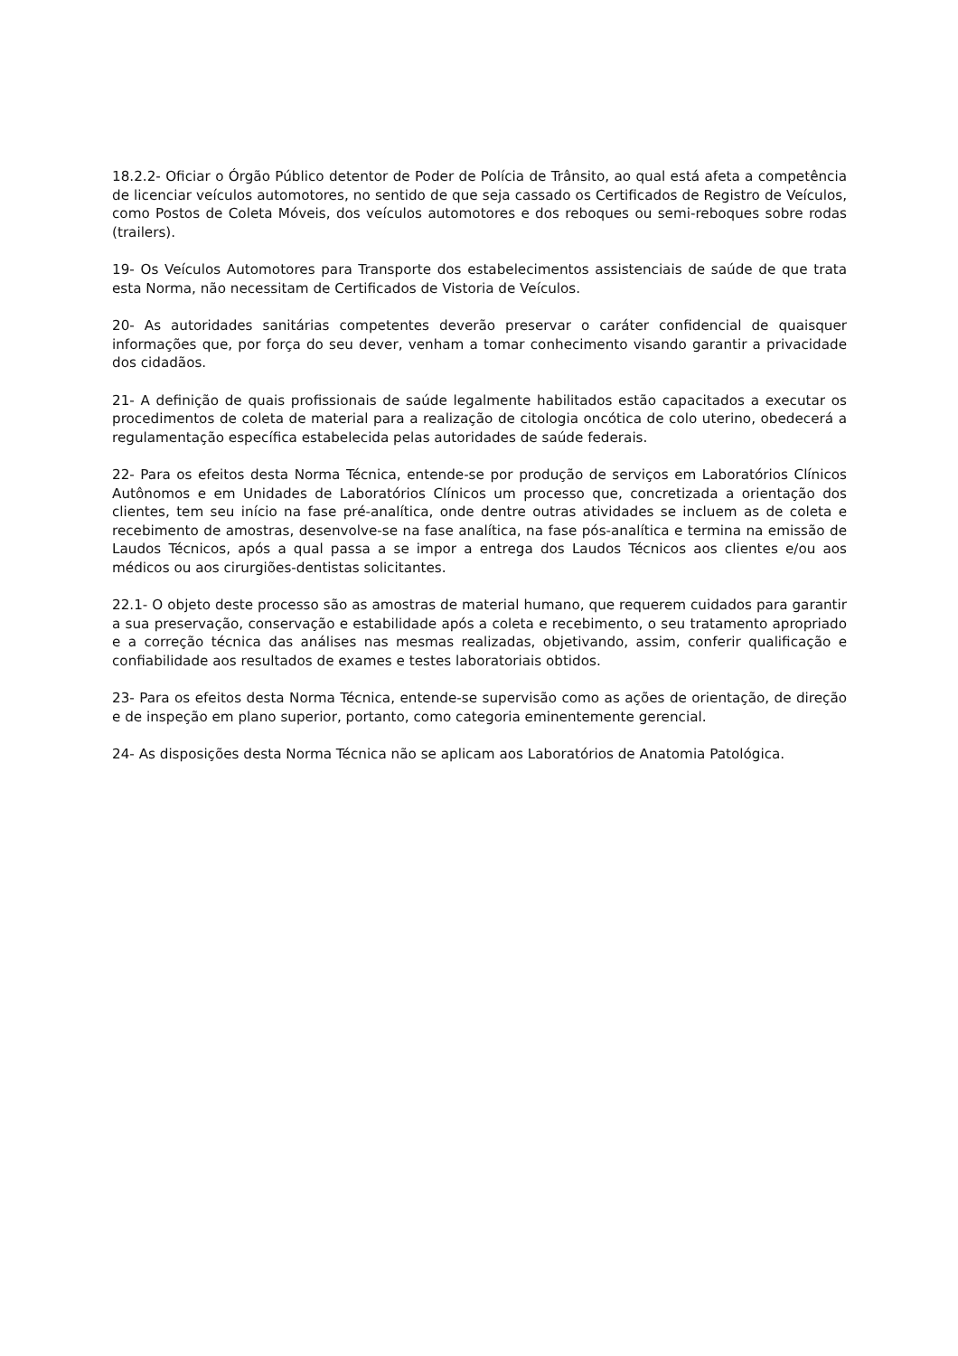18.2.2- Oficiar o Órgão Público detentor de Poder de Polícia de Trânsito, ao qual está afeta a competência de licenciar veículos automotores, no sentido de que seja cassado os Certificados de Registro de Veículos, como Postos de Coleta Móveis, dos veículos automotores e dos reboques ou semi-reboques sobre rodas (trailers).
19- Os Veículos Automotores para Transporte dos estabelecimentos assistenciais de saúde de que trata esta Norma, não necessitam de Certificados de Vistoria de Veículos.
20- As autoridades sanitárias competentes deverão preservar o caráter confidencial de quaisquer informações que, por força do seu dever, venham a tomar conhecimento visando garantir a privacidade dos cidadãos.
21- A definição de quais profissionais de saúde legalmente habilitados estão capacitados a executar os procedimentos de coleta de material para a realização de citologia oncótica de colo uterino, obedecerá a regulamentação específica estabelecida pelas autoridades de saúde federais.
22- Para os efeitos desta Norma Técnica, entende-se por produção de serviços em Laboratórios Clínicos Autônomos e em Unidades de Laboratórios Clínicos um processo que, concretizada a orientação dos clientes, tem seu início na fase pré-analítica, onde dentre outras atividades se incluem as de coleta e recebimento de amostras, desenvolve-se na fase analítica, na fase pós-analítica e termina na emissão de Laudos Técnicos, após a qual passa a se impor a entrega dos Laudos Técnicos aos clientes e/ou aos médicos ou aos cirurgiões-dentistas solicitantes.
22.1- O objeto deste processo são as amostras de material humano, que requerem cuidados para garantir a sua preservação, conservação e estabilidade após a coleta e recebimento, o seu tratamento apropriado e a correção técnica das análises nas mesmas realizadas, objetivando, assim, conferir qualificação e confiabilidade aos resultados de exames e testes laboratoriais obtidos.
23- Para os efeitos desta Norma Técnica, entende-se supervisão como as ações de orientação, de direção e de inspeção em plano superior, portanto, como categoria eminentemente gerencial.
24- As disposições desta Norma Técnica não se aplicam aos Laboratórios de Anatomia Patológica.